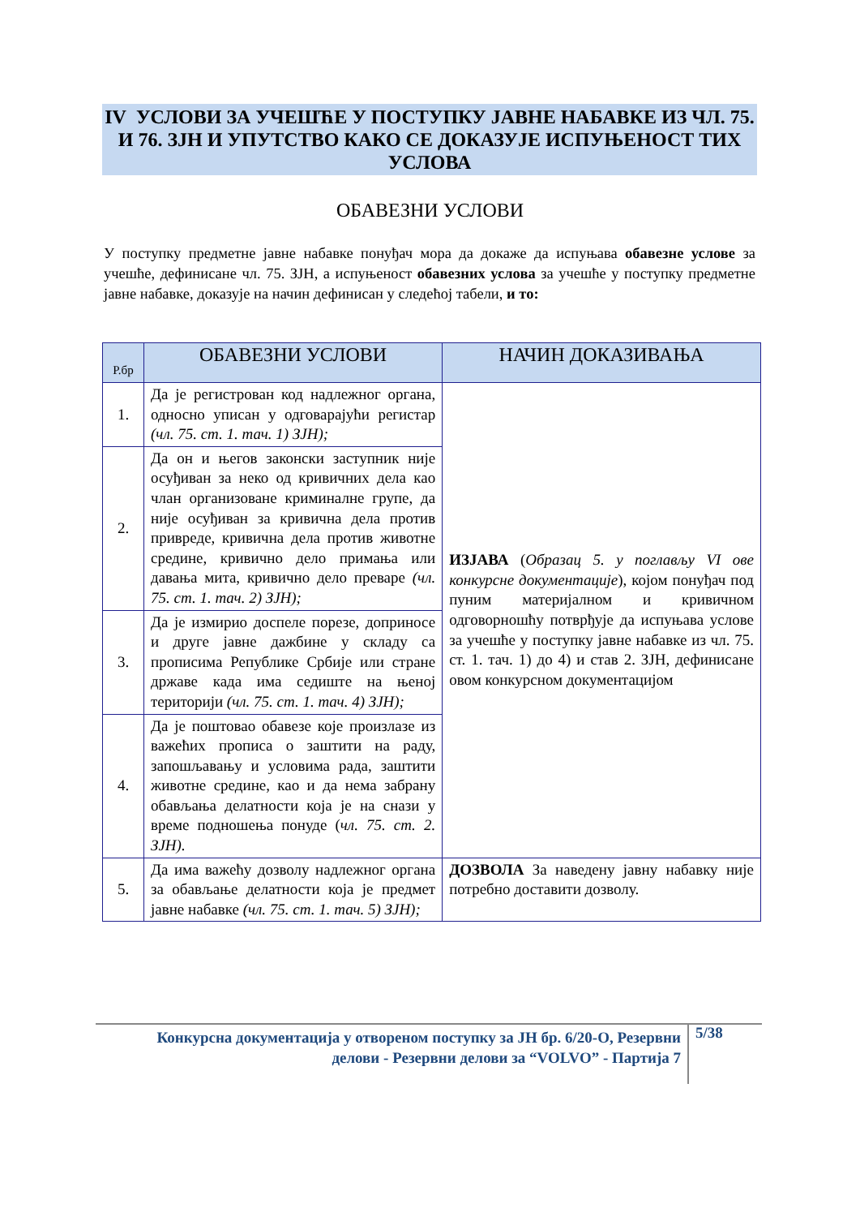IV УСЛОВИ ЗА УЧЕШЋЕ У ПОСТУПКУ ЈАВНЕ НАБАВКЕ ИЗ ЧЛ. 75. И 76. ЗЈН И УПУТСТВО КАКО СЕ ДОКАЗУЈЕ ИСПУЊЕНОСТ ТИХ УСЛОВА
ОБАВЕЗНИ УСЛОВИ
У поступку предметне јавне набавке понуђач мора да докаже да испуњава обавезне услове за учешће, дефинисане чл. 75. ЗЈН, а испуњеност обавезних услова за учешће у поступку предметне јавне набавке, доказује на начин дефинисан у следећој табели, и то:
| Р.бр | ОБАВЕЗНИ УСЛОВИ | НАЧИН ДОКАЗИВАЊА |
| --- | --- | --- |
| 1. | Да је регистрован код надлежног органа, односно уписан у одговарајући регистар (чл. 75. ст. 1. тач. 1) ЗЈН); | ИЗЈАВА ( Образац 5. у поглављу VI ове конкурсне документације ), којом понуђач под пуним материјалном и кривичном одговорношћу потврђује да испуњава услове за учешће у поступку јавне набавке из чл. 75. ст. 1. тач. 1) до 4) и став 2. ЗЈН, дефинисане овом конкурсном документацијом |
| 2. | Да он и његов законски заступник није осуђиван за неко од кривичних дела као члан организоване криминалне групе, да није осуђиван за кривична дела против привреде, кривична дела против животне средине, кривично дело примања или давања мита, кривично дело преваре (чл. 75. ст. 1. тач. 2) ЗЈН); | |
| 3. | Да је измирио доспеле порезе, доприносе и друге јавне дажбине у складу са прописима Републике Србије или стране државе када има седиште на њеној територији (чл. 75. ст. 1. тач. 4) ЗЈН); | |
| 4. | Да је поштовао обавезе које произлазе из важећих прописа о заштити на раду, запошљавању и условима рада, заштити животне средине, као и да нема забрану обављања делатности која је на снази у време подношења понуде ( чл. 75. ст. 2. ЗЈН). | |
| 5. | Да има важећу дозволу надлежног органа за обављање делатности која је предмет јавне набавке (чл. 75. ст. 1. тач. 5) ЗЈН); | ДОЗВОЛА За наведену јавну набавку није потребно доставити дозволу. |
Конкурсна документација у отвореном поступку за ЈН бр. 6/20-О, Резервни делови - Резервни делови за “VOLVO” - Партија 7
5/38